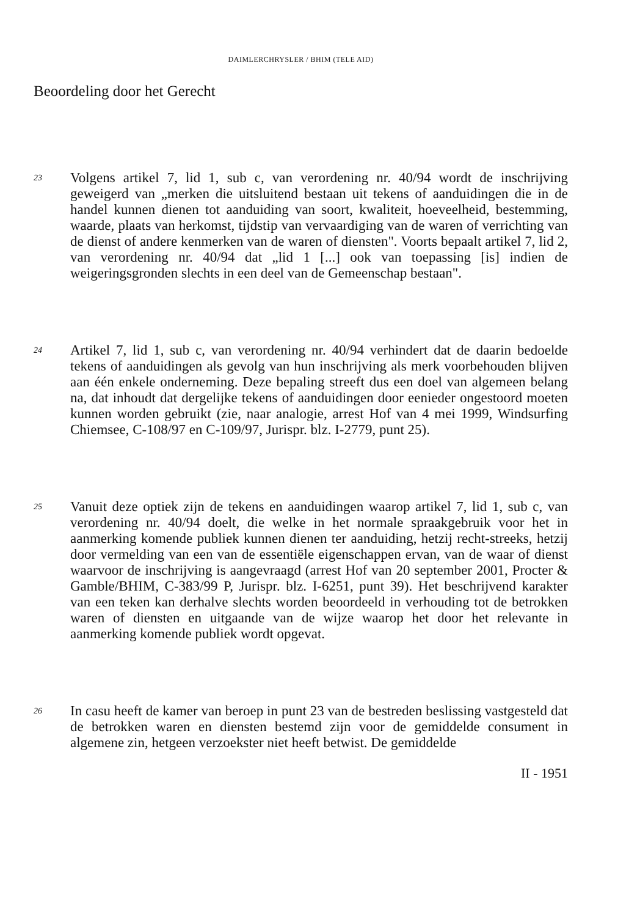DAIMLERCHRYSLER / BHIM (TELE AID)
Beoordeling door het Gerecht
23
Volgens artikel 7, lid 1, sub c, van verordening nr. 40/94 wordt de inschrijving geweigerd van „merken die uitsluitend bestaan uit tekens of aanduidingen die in de handel kunnen dienen tot aanduiding van soort, kwaliteit, hoeveelheid, bestemming, waarde, plaats van herkomst, tijdstip van vervaardiging van de waren of verrichting van de dienst of andere kenmerken van de waren of diensten". Voorts bepaalt artikel 7, lid 2, van verordening nr. 40/94 dat „lid 1 [...] ook van toepassing [is] indien de weigeringsgronden slechts in een deel van de Gemeenschap bestaan".
24
Artikel 7, lid 1, sub c, van verordening nr. 40/94 verhindert dat de daarin bedoelde tekens of aanduidingen als gevolg van hun inschrijving als merk voorbehouden blijven aan één enkele onderneming. Deze bepaling streeft dus een doel van algemeen belang na, dat inhoudt dat dergelijke tekens of aanduidingen door eenieder ongestoord moeten kunnen worden gebruikt (zie, naar analogie, arrest Hof van 4 mei 1999, Windsurfing Chiemsee, C-108/97 en C-109/97, Jurispr. blz. I-2779, punt 25).
25
Vanuit deze optiek zijn de tekens en aanduidingen waarop artikel 7, lid 1, sub c, van verordening nr. 40/94 doelt, die welke in het normale spraakgebruik voor het in aanmerking komende publiek kunnen dienen ter aanduiding, hetzij recht-streeks, hetzij door vermelding van een van de essentiële eigenschappen ervan, van de waar of dienst waarvoor de inschrijving is aangevraagd (arrest Hof van 20 september 2001, Procter & Gamble/BHIM, C-383/99 P, Jurispr. blz. I-6251, punt 39). Het beschrijvend karakter van een teken kan derhalve slechts worden beoordeeld in verhouding tot de betrokken waren of diensten en uitgaande van de wijze waarop het door het relevante in aanmerking komende publiek wordt opgevat.
26
In casu heeft de kamer van beroep in punt 23 van de bestreden beslissing vastgesteld dat de betrokken waren en diensten bestemd zijn voor de gemiddelde consument in algemene zin, hetgeen verzoekster niet heeft betwist. De gemiddelde
II - 1951